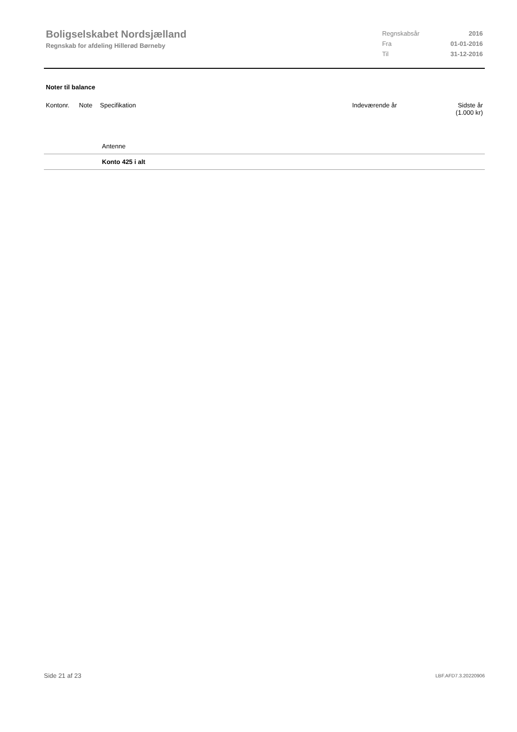Boligselskabet Nordsjælland
Regnskab for afdeling Hillerød Børneby
| Regnskabsår | 2016 |
| Fra | 01-01-2016 |
| Til | 31-12-2016 |
Noter til balance
| Kontonr. | Note | Specifikation | Indeværende år | Sidste år (1.000 kr) |
| --- | --- | --- | --- | --- |
| | | Antenne | | |
| | | Konto 425 i alt | | |
Side 21 af 23 LBF.AFD7.3.20220906